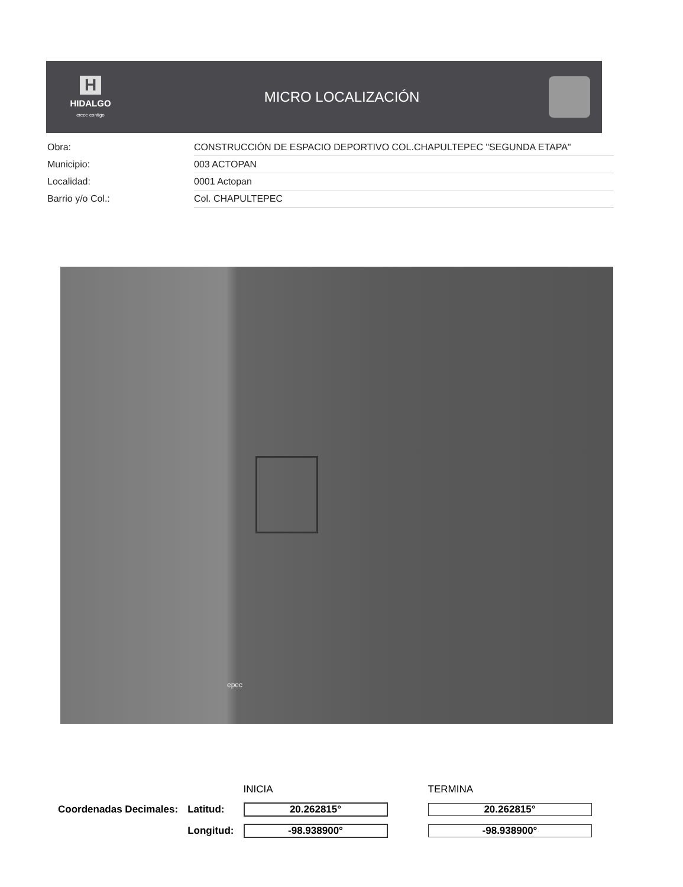H
HIDALGO
crece contigo
MICRO LOCALIZACIÓN
| Obra: | CONSTRUCCIÓN DE ESPACIO DEPORTIVO COL.CHAPULTEPEC "SEGUNDA ETAPA" |
| Municipio: | 003 ACTOPAN |
| Localidad: | 0001 Actopan |
| Barrio y/o Col.: | Col. CHAPULTEPEC |
epec
| | | INICIA | TERMINA |
| Coordenadas Decimales: | Latitud: | 20.262815° | 20.262815° |
| | Longitud: | -98.938900° | -98.938900° |